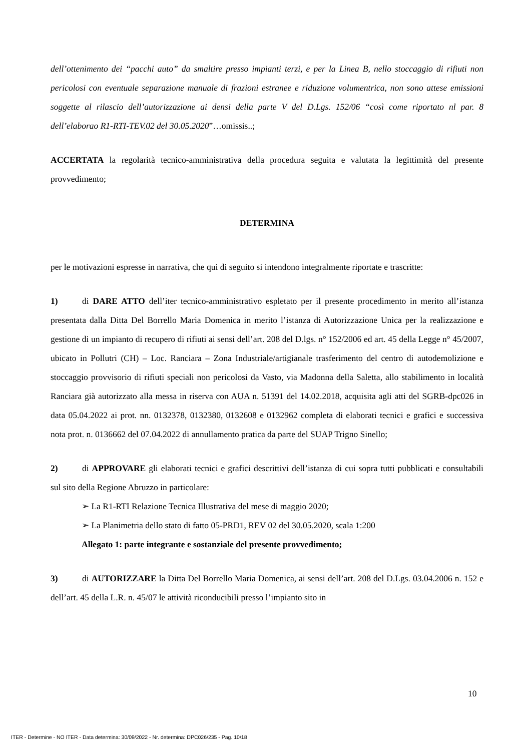dell’ottenimento dei “pacchi auto” da smaltire presso impianti terzi, e per la Linea B, nello stoccaggio di rifiuti non pericolosi con eventuale separazione manuale di frazioni estranee e riduzione volumentrica, non sono attese emissioni soggette al rilascio dell’autorizzazione ai densi della parte V del D.Lgs. 152/06 “così come riportato nl par. 8 dell’elaborao R1-RTI-TEV.02 del 30.05.2020”…omissis..;
ACCERTATA la regolarità tecnico-amministrativa della procedura seguita e valutata la legittimità del presente provvedimento;
DETERMINA
per le motivazioni espresse in narrativa, che qui di seguito si intendono integralmente riportate e trascritte:
1) di DARE ATTO dell’iter tecnico-amministrativo espletato per il presente procedimento in merito all’istanza presentata dalla Ditta Del Borrello Maria Domenica in merito l’istanza di Autorizzazione Unica per la realizzazione e gestione di un impianto di recupero di rifiuti ai sensi dell’art. 208 del D.lgs. n° 152/2006 ed art. 45 della Legge n° 45/2007, ubicato in Pollutri (CH) – Loc. Ranciara – Zona Industriale/artigianale trasferimento del centro di autodemolizione e stoccaggio provvisorio di rifiuti speciali non pericolosi da Vasto, via Madonna della Saletta, allo stabilimento in località Ranciara già autorizzato alla messa in riserva con AUA n. 51391 del 14.02.2018, acquisita agli atti del SGRB-dpc026 in data 05.04.2022 ai prot. nn. 0132378, 0132380, 0132608 e 0132962 completa di elaborati tecnici e grafici e successiva nota prot. n. 0136662 del 07.04.2022 di annullamento pratica da parte del SUAP Trigno Sinello;
2) di APPROVARE gli elaborati tecnici e grafici descrittivi dell’istanza di cui sopra tutti pubblicati e consultabili sul sito della Regione Abruzzo in particolare:
➢ La R1-RTI Relazione Tecnica Illustrativa del mese di maggio 2020;
➢ La Planimetria dello stato di fatto 05-PRD1, REV 02 del 30.05.2020, scala 1:200
Allegato 1: parte integrante e sostanziale del presente provvedimento;
3) di AUTORIZZARE la Ditta Del Borrello Maria Domenica, ai sensi dell’art. 208 del D.Lgs. 03.04.2006 n. 152 e dell’art. 45 della L.R. n. 45/07 le attività riconducibili presso l’impianto sito in
10
ITER - Determine - NO ITER - Data determina: 30/09/2022 - Nr. determina: DPC026/235 - Pag. 10/18